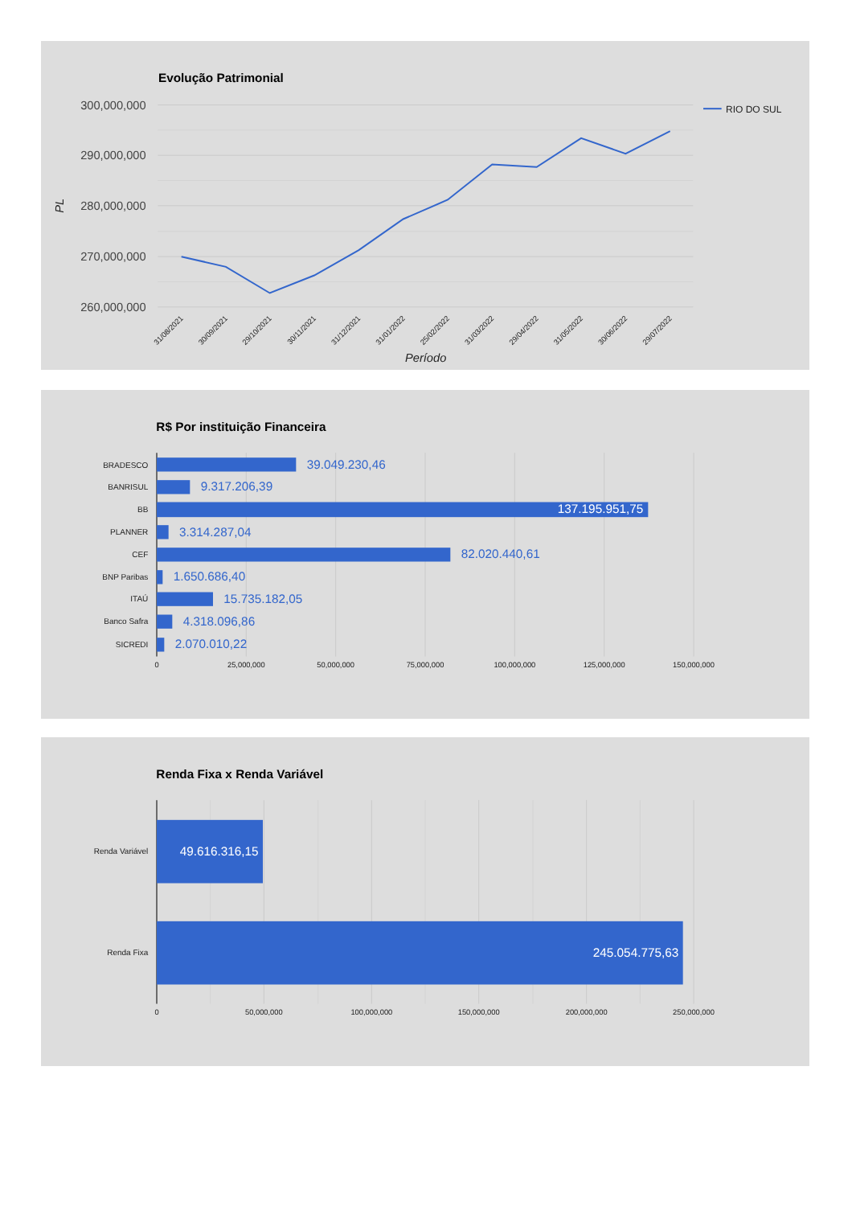Evolução Patrimonial
300,000,000
290,000,000
280,000,000
270,000,000
260,000,000
PL
RIO DO SUL
31/08/2021
30/09/2021
29/10/2021
30/11/2021
31/12/2021
31/01/2022
25/02/2022
31/03/2022
29/04/2022
31/05/2022
30/06/2022
29/07/2022
Período
R$ Por instituição Financeira
BRADESCO
BANRISUL
BB
PLANNER
CEF
BNP Paribas
ITAÚ
Banco Safra
SICREDI
39.049.230,46
9.317.206,39
137.195.951,75
3.314.287,04
82.020.440,61
1.650.686,40
15.735.182,05
4.318.096,86
2.070.010,22
0
25,000,000
50,000,000
75,000,000
100,000,000
125,000,000
150,000,000
Renda Fixa x Renda Variável
Renda Variável
Renda Fixa
49.616.316,15
245.054.775,63
0
50,000,000
100,000,000
150,000,000
200,000,000
250,000,000